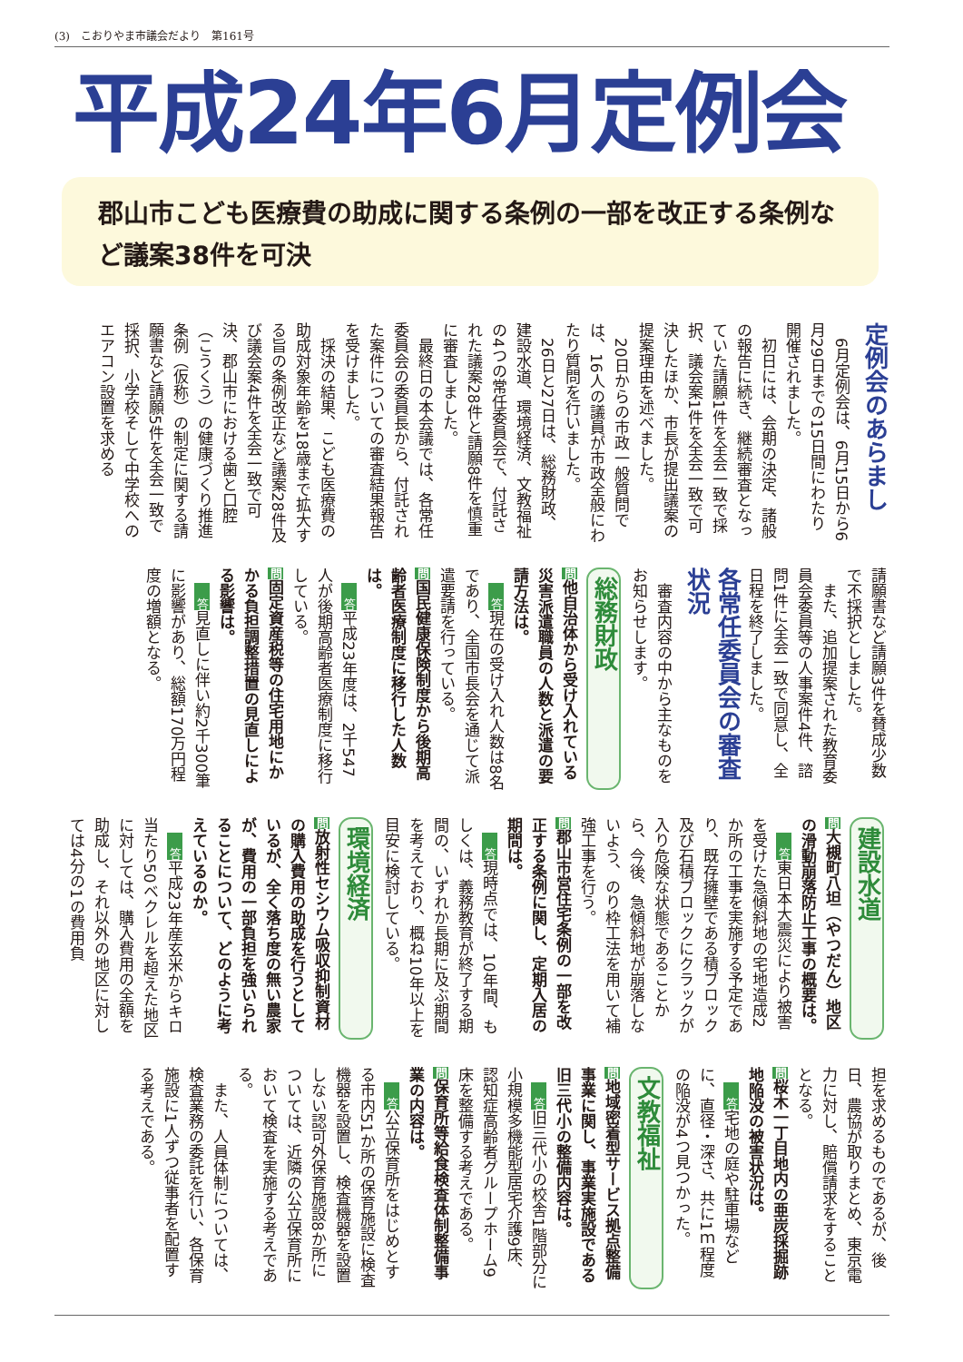(3)　こおりやま市議会だより　第161号
平成24年6月定例会
郡山市こども医療費の助成に関する条例の一部を改正する条例など議案38件を可決
定例会のあらまし
6月定例会は、6月15日から6月29日までの15日間にわたり開催されました。
初日には、会期の決定、諸般の報告に続き、継続審査となっていた請願1件を全会一致で採択、議会案1件を全会一致で可決したほか、市長が提出議案の提案理由を述べました。
20日からの市政一般質問では、16人の議員が市政全般にわたり質問を行いました。
26日と27日は、総務財政、建設水道、環境経済、文教福祉の4つの常任委員会で、付託された議案28件と請願8件を慎重に審査しました。
最終日の本会議では、各常任委員会の委員長から、付託された案件についての審査結果報告を受けました。
採決の結果、こども医療費の助成対象年齢を18歳まで拡大する旨の条例改正など議案28件及び議会案4件を全会一致で可決、郡山市における歯と口腔（こうくう）の健康づくり推進条例（仮称）の制定に関する請願書など請願5件を全会一致で採択、小学校そして中学校へのエアコン設置を求める
請願書など請願3件を賛成少数で不採択としました。
また、追加提案された教育委員会委員等の人事案件4件、諮問1件に全会一致で同意し、全日程を終了しました。
各常任委員会の審査状況
審査内容の中から主なものをお知らせします。
総務財政
問他自治体から受け入れている災害派遣職員の人数と派遣の要請方法は。
答現在の受け入れ人数は8名であり、全国市長会を通じて派遣要請を行っている。
問国民健康保険制度から後期高齢者医療制度に移行した人数は。
答平成23年度は、2千547人が後期高齢者医療制度に移行している。
問固定資産税等の住宅用地にかかる負担調整措置の見直しによる影響は。
答見直しに伴い約2千300筆に影響があり、総額170万円程度の増額となる。
建設水道
問大槻町八坦（やつだん）地区の滑動崩落防止工事の概要は。
答東日本大震災により被害を受けた急傾斜地の宅地造成2か所の工事を実施する予定であり、既存擁壁である積ブロック及び石積ブロックにクラックが入り危険な状態であることから、今後、急傾斜地が崩落しないよう、のり枠工法を用いて補強工事を行う。
問郡山市営住宅条例の一部を改正する条例に関し、定期入居の期間は。
答現時点では、10年間、もしくは、義務教育が終了する期間の、いずれか長期に及ぶ期間を考えており、概ね10年以上を目安に検討している。
環境経済
問放射性セシウム吸収抑制資材の購入費用の助成を行うとしているが、全く落ち度の無い農家が、費用の一部負担を強いられることについて、どのように考えているのか。
答平成23年産玄米からキロ当たり50ベクレルを超えた地区に対しては、購入費用の全額を助成し、それ以外の地区に対しては4分の1の費用負
担を求めるものであるが、後日、農協が取りまとめ、東京電力に対し、賠償請求をすることとなる。
問桜木一丁目地内の亜炭採掘跡地陥没の被害状況は。
答宅地の庭や駐車場などに、直径・深さ、共に1ｍ程度の陥没が4つ見つかった。
文教福祉
問地域密着型サービス拠点整備事業に関し、事業実施設である旧三代小の整備内容は。
答旧三代小の校舎1階部分に小規模多機能型居宅介護9床、認知症高齢者グループホーム9床を整備する考えである。
問保育所等給食検査体制整備事業の内容は。
答公立保育所をはじめとする市内51か所の保育施設に検査機器を設置し、検査機器を設置しない認可外保育施設8か所については、近隣の公立保育所において検査を実施する考えである。
また、人員体制については、検査業務の委託を行い、各保育施設に1人ずつ従事者を配置する考えである。